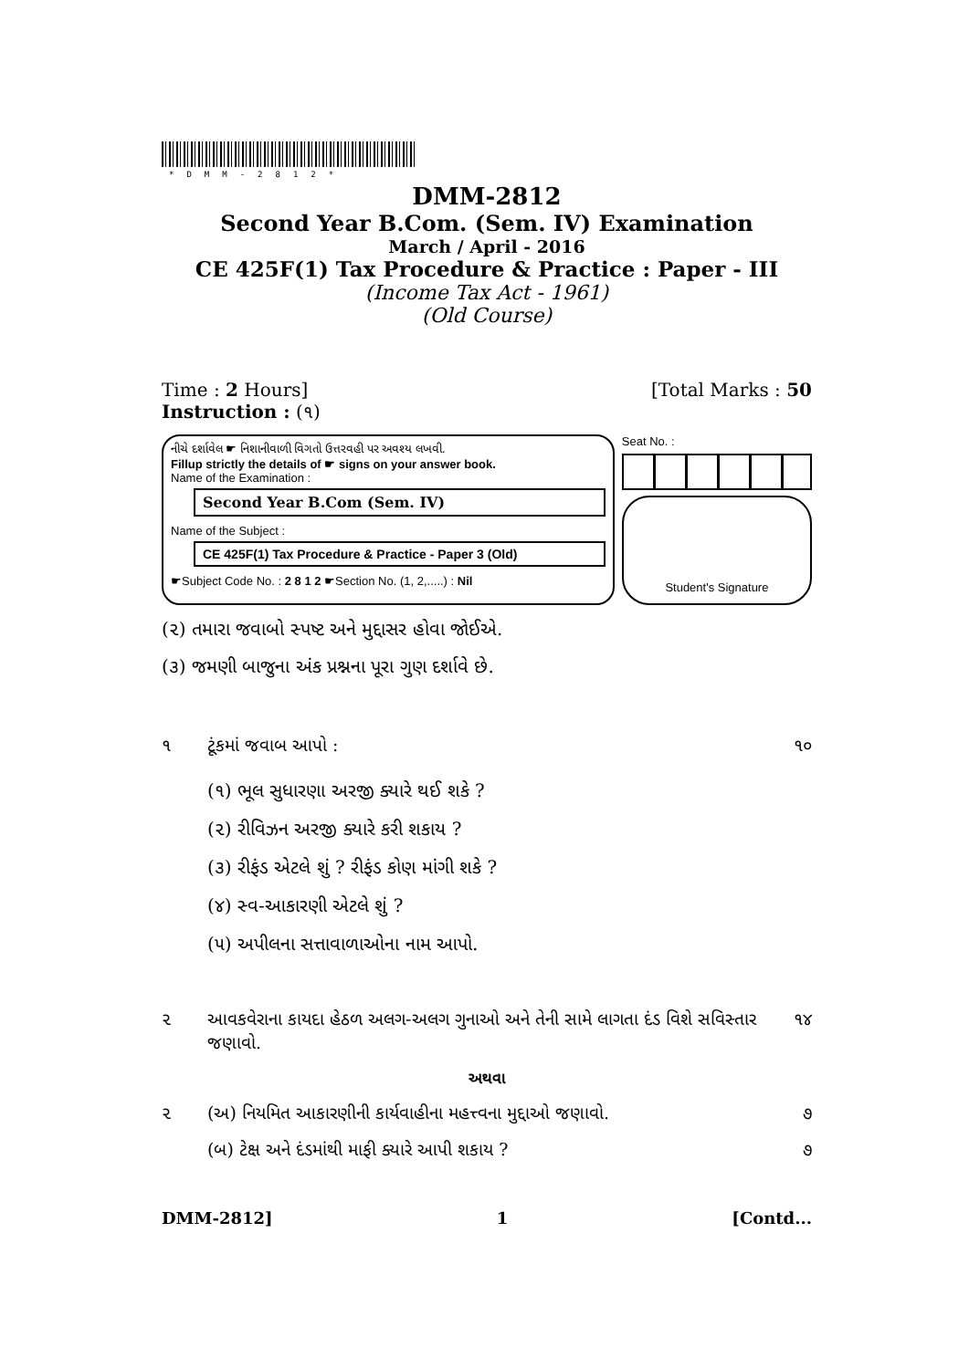*DMM-2812*
DMM-2812
Second Year B.Com. (Sem. IV) Examination
March / April - 2016
CE 425F(1) Tax Procedure & Practice : Paper - III
(Income Tax Act - 1961)
(Old Course)
Time : 2 Hours] [Total Marks : 50
Instruction : (૧)
નીચે દર્શાવેલ ☛ નિશાનીવાળી વિગતો ઉત્તરવહી પર અવશ્ય લખવી.
Fillup strictly the details of ☛ signs on your answer book.
Name of the Examination :
Second Year B.Com (Sem. IV)
Name of the Subject :
CE 425F(1) Tax Procedure & Practice - Paper 3 (Old)
☛Subject Code No. : 2 8 1 2 ☛Section No. (1, 2,.....) : Nil
Seat No. :
Student's Signature
(૨) તમારા જવાબો સ્પષ્ટ અને મુદ્દાસર હોવા જોઈએ.
(૩) જમણી બાજુના અંક પ્રશ્નના પૂરા ગુણ દર્શાવે છે.
૧ ટૂંકમાં જવાબ આપો : ૧૦
(૧) ભૂલ સુધારણા અરજી ક્યારે થઈ શકે ?
(૨) રીવિઝન અરજી ક્યારે કરી શકાય ?
(૩) રીફંડ એટલે શું ? રીફંડ કોણ માંગી શકે ?
(૪) સ્વ-આકારણી એટલે શું ?
(૫) અપીલના સત્તાવાળાઓના નામ આપો.
૨ આવકવેરાના કાયદા હેઠળ અલગ-અલગ ગુનાઓ અને તેની સામે લાગતા દંડ વિશે સવિસ્તાર જણાવો. ૧૪
અથવા
૨ (અ) નિયમિત આકારણીની કાર્યવાહીના મહત્ત્વના મુદ્દાઓ જણાવો. ૭
(બ) ટેક્ષ અને દંડમાંથી માફી ક્યારે આપી શકાય ? ૭
DMM-2812] 1 [Contd...